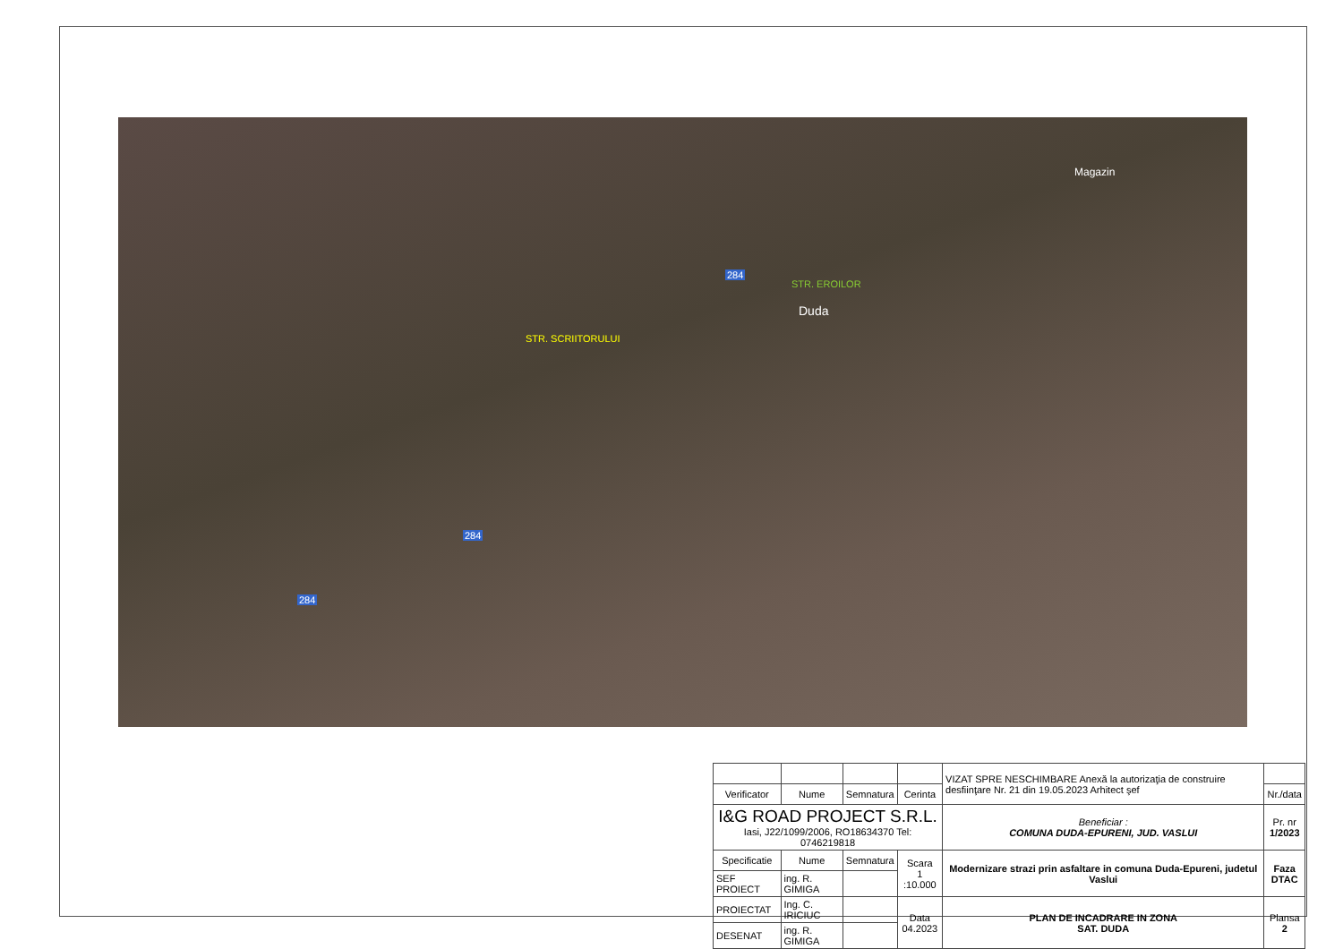Magazin
Duda
STR. SCRIITORULUI
STR. EROILOR
284
284
284
| | | | | VIZAT SPRE NESCHIMBARE Anexă la autorizaţia de construire desfiinţare Nr. 21 din 19.05.2023 Arhitect şef | |
| Verificator | Nume | Semnatura | Cerinta | | Nr./data |
| I&G ROAD PROJECT S.R.L. Iasi, J22/1099/2006, RO18634370 Tel: 0746219818 | | | | Beneficiar : COMUNA DUDA-EPURENI, JUD. VASLUI | Pr. nr 1/2023 |
| Specificatie | Nume | Semnatura | Scara 1 :10.000 | Modernizare strazi prin asfaltare in comuna Duda-Epureni, judetul Vaslui | Faza DTAC |
| SEF PROIECT | ing. R. GIMIGA | | | | |
| PROIECTAT | Ing. C. IRICIUC | | Data 04.2023 | PLAN DE INCADRARE IN ZONA SAT. DUDA | Plansa 2 |
| DESENAT | ing. R. GIMIGA | | | | |